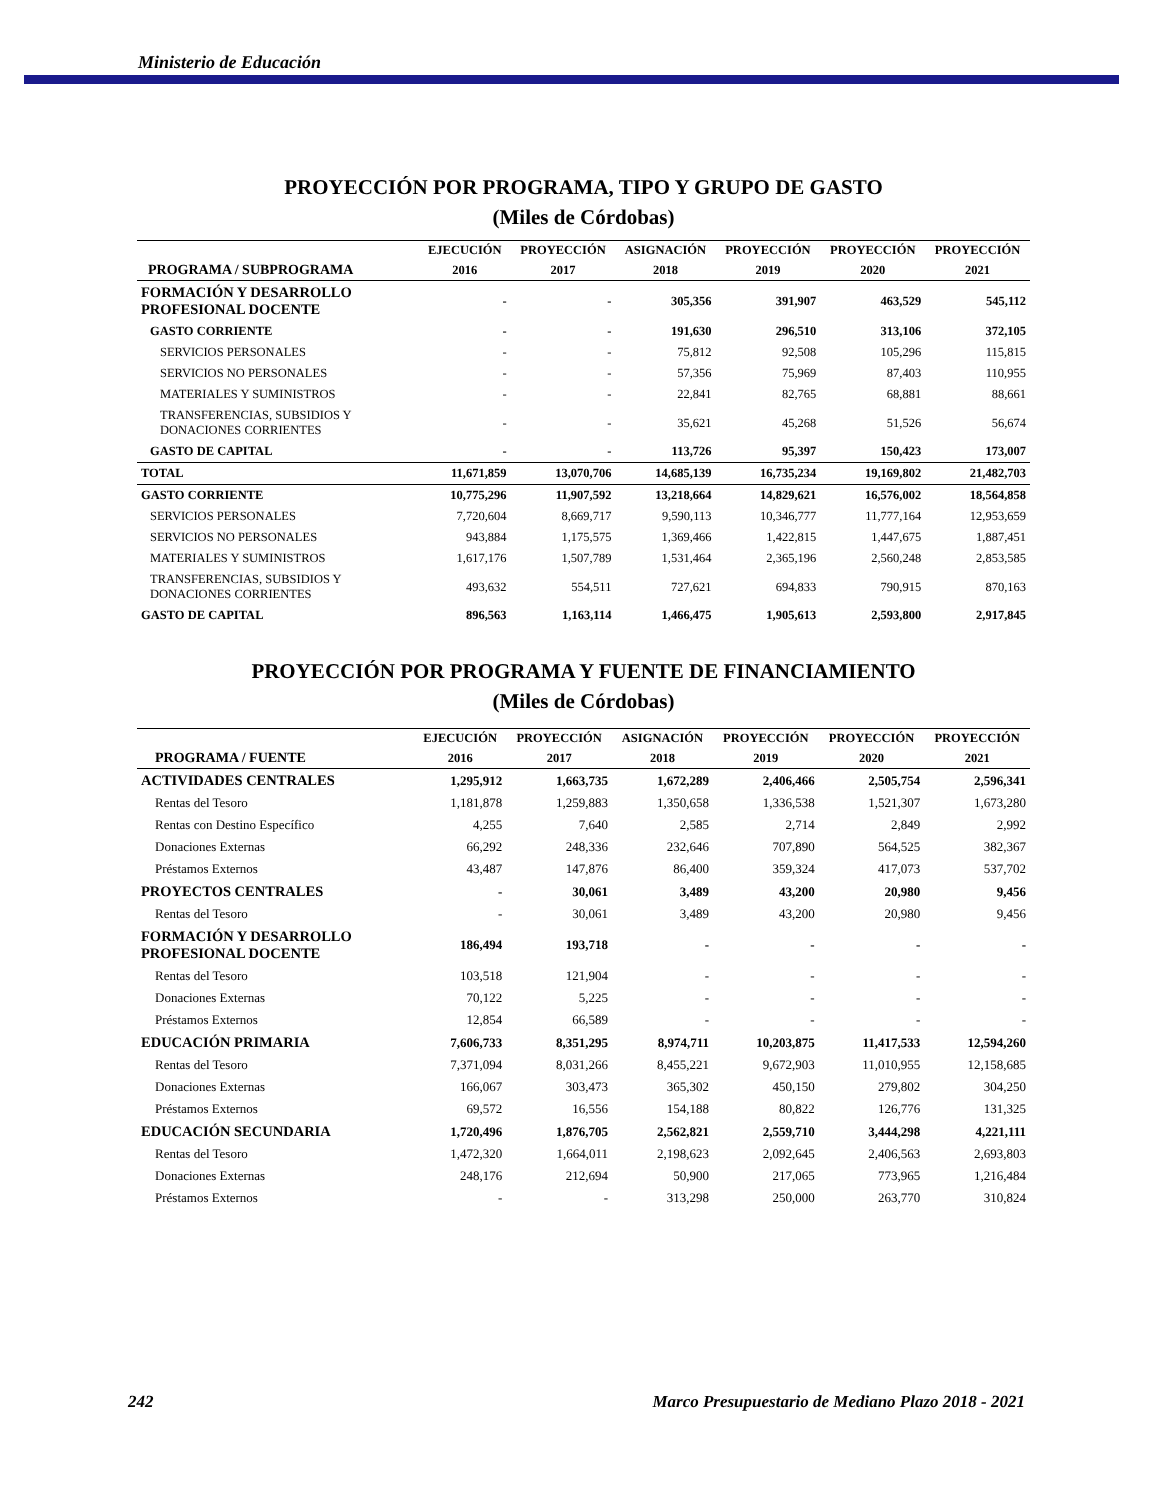Ministerio de Educación
PROYECCIÓN POR PROGRAMA, TIPO Y GRUPO DE GASTO
(Miles de Córdobas)
| | EJECUCIÓN | PROYECCIÓN | ASIGNACIÓN | PROYECCIÓN | PROYECCIÓN | PROYECCIÓN |
| --- | --- | --- | --- | --- | --- | --- |
| PROGRAMA / SUBPROGRAMA | 2016 | 2017 | 2018 | 2019 | 2020 | 2021 |
| FORMACIÓN Y DESARROLLO PROFESIONAL DOCENTE | - | - | 305,356 | 391,907 | 463,529 | 545,112 |
| GASTO CORRIENTE | - | - | 191,630 | 296,510 | 313,106 | 372,105 |
| SERVICIOS PERSONALES | - | - | 75,812 | 92,508 | 105,296 | 115,815 |
| SERVICIOS NO PERSONALES | - | - | 57,356 | 75,969 | 87,403 | 110,955 |
| MATERIALES Y SUMINISTROS | - | - | 22,841 | 82,765 | 68,881 | 88,661 |
| TRANSFERENCIAS, SUBSIDIOS Y DONACIONES CORRIENTES | - | - | 35,621 | 45,268 | 51,526 | 56,674 |
| GASTO DE CAPITAL | - | - | 113,726 | 95,397 | 150,423 | 173,007 |
| TOTAL | 11,671,859 | 13,070,706 | 14,685,139 | 16,735,234 | 19,169,802 | 21,482,703 |
| GASTO CORRIENTE | 10,775,296 | 11,907,592 | 13,218,664 | 14,829,621 | 16,576,002 | 18,564,858 |
| SERVICIOS PERSONALES | 7,720,604 | 8,669,717 | 9,590,113 | 10,346,777 | 11,777,164 | 12,953,659 |
| SERVICIOS NO PERSONALES | 943,884 | 1,175,575 | 1,369,466 | 1,422,815 | 1,447,675 | 1,887,451 |
| MATERIALES Y SUMINISTROS | 1,617,176 | 1,507,789 | 1,531,464 | 2,365,196 | 2,560,248 | 2,853,585 |
| TRANSFERENCIAS, SUBSIDIOS Y DONACIONES CORRIENTES | 493,632 | 554,511 | 727,621 | 694,833 | 790,915 | 870,163 |
| GASTO DE CAPITAL | 896,563 | 1,163,114 | 1,466,475 | 1,905,613 | 2,593,800 | 2,917,845 |
PROYECCIÓN POR PROGRAMA Y FUENTE DE FINANCIAMIENTO
(Miles de Córdobas)
| | EJECUCIÓN | PROYECCIÓN | ASIGNACIÓN | PROYECCIÓN | PROYECCIÓN | PROYECCIÓN |
| --- | --- | --- | --- | --- | --- | --- |
| PROGRAMA / FUENTE | 2016 | 2017 | 2018 | 2019 | 2020 | 2021 |
| ACTIVIDADES CENTRALES | 1,295,912 | 1,663,735 | 1,672,289 | 2,406,466 | 2,505,754 | 2,596,341 |
| Rentas del Tesoro | 1,181,878 | 1,259,883 | 1,350,658 | 1,336,538 | 1,521,307 | 1,673,280 |
| Rentas con Destino Específico | 4,255 | 7,640 | 2,585 | 2,714 | 2,849 | 2,992 |
| Donaciones Externas | 66,292 | 248,336 | 232,646 | 707,890 | 564,525 | 382,367 |
| Préstamos Externos | 43,487 | 147,876 | 86,400 | 359,324 | 417,073 | 537,702 |
| PROYECTOS CENTRALES | - | 30,061 | 3,489 | 43,200 | 20,980 | 9,456 |
| Rentas del Tesoro | - | 30,061 | 3,489 | 43,200 | 20,980 | 9,456 |
| FORMACIÓN Y DESARROLLO PROFESIONAL DOCENTE | 186,494 | 193,718 | - | - | - | - |
| Rentas del Tesoro | 103,518 | 121,904 | - | - | - | - |
| Donaciones Externas | 70,122 | 5,225 | - | - | - | - |
| Préstamos Externos | 12,854 | 66,589 | - | - | - | - |
| EDUCACIÓN PRIMARIA | 7,606,733 | 8,351,295 | 8,974,711 | 10,203,875 | 11,417,533 | 12,594,260 |
| Rentas del Tesoro | 7,371,094 | 8,031,266 | 8,455,221 | 9,672,903 | 11,010,955 | 12,158,685 |
| Donaciones Externas | 166,067 | 303,473 | 365,302 | 450,150 | 279,802 | 304,250 |
| Préstamos Externos | 69,572 | 16,556 | 154,188 | 80,822 | 126,776 | 131,325 |
| EDUCACIÓN SECUNDARIA | 1,720,496 | 1,876,705 | 2,562,821 | 2,559,710 | 3,444,298 | 4,221,111 |
| Rentas del Tesoro | 1,472,320 | 1,664,011 | 2,198,623 | 2,092,645 | 2,406,563 | 2,693,803 |
| Donaciones Externas | 248,176 | 212,694 | 50,900 | 217,065 | 773,965 | 1,216,484 |
| Préstamos Externos | - | - | 313,298 | 250,000 | 263,770 | 310,824 |
242 Marco Presupuestario de Mediano Plazo 2018 - 2021